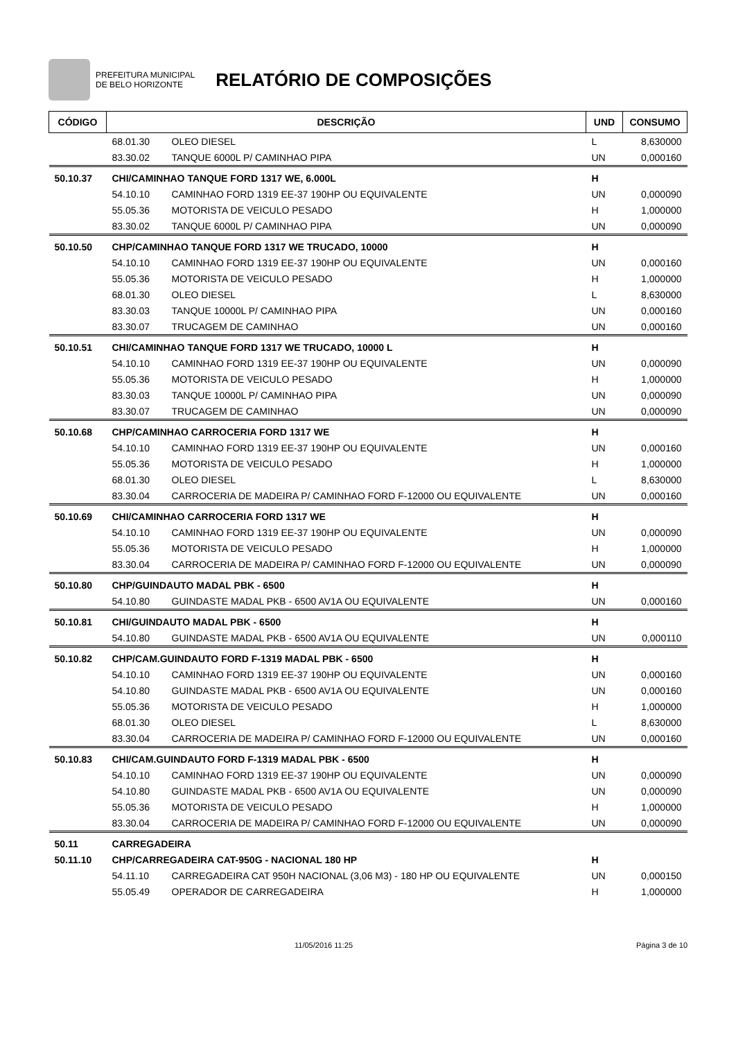PREFEITURA MUNICIPAL
DE BELO HORIZONTE
RELATÓRIO DE COMPOSIÇÕES
| CÓDIGO | DESCRIÇÃO | | UND | CONSUMO |
| --- | --- | --- | --- | --- |
| | 68.01.30 | OLEO DIESEL | L | 8,630000 |
| | 83.30.02 | TANQUE 6000L P/ CAMINHAO PIPA | UN | 0,000160 |
| 50.10.37 | CHI/CAMINHAO TANQUE FORD 1317 WE, 6.000L | | H | |
| | 54.10.10 | CAMINHAO FORD 1319 EE-37 190HP OU EQUIVALENTE | UN | 0,000090 |
| | 55.05.36 | MOTORISTA DE VEICULO PESADO | H | 1,000000 |
| | 83.30.02 | TANQUE 6000L P/ CAMINHAO PIPA | UN | 0,000090 |
| 50.10.50 | CHP/CAMINHAO TANQUE FORD 1317 WE TRUCADO, 10000 | | H | |
| | 54.10.10 | CAMINHAO FORD 1319 EE-37 190HP OU EQUIVALENTE | UN | 0,000160 |
| | 55.05.36 | MOTORISTA DE VEICULO PESADO | H | 1,000000 |
| | 68.01.30 | OLEO DIESEL | L | 8,630000 |
| | 83.30.03 | TANQUE 10000L P/ CAMINHAO PIPA | UN | 0,000160 |
| | 83.30.07 | TRUCAGEM DE CAMINHAO | UN | 0,000160 |
| 50.10.51 | CHI/CAMINHAO TANQUE FORD 1317 WE TRUCADO, 10000 L | | H | |
| | 54.10.10 | CAMINHAO FORD 1319 EE-37 190HP OU EQUIVALENTE | UN | 0,000090 |
| | 55.05.36 | MOTORISTA DE VEICULO PESADO | H | 1,000000 |
| | 83.30.03 | TANQUE 10000L P/ CAMINHAO PIPA | UN | 0,000090 |
| | 83.30.07 | TRUCAGEM DE CAMINHAO | UN | 0,000090 |
| 50.10.68 | CHP/CAMINHAO CARROCERIA FORD 1317 WE | | H | |
| | 54.10.10 | CAMINHAO FORD 1319 EE-37 190HP OU EQUIVALENTE | UN | 0,000160 |
| | 55.05.36 | MOTORISTA DE VEICULO PESADO | H | 1,000000 |
| | 68.01.30 | OLEO DIESEL | L | 8,630000 |
| | 83.30.04 | CARROCERIA DE MADEIRA P/ CAMINHAO FORD F-12000 OU EQUIVALENTE | UN | 0,000160 |
| 50.10.69 | CHI/CAMINHAO CARROCERIA FORD 1317 WE | | H | |
| | 54.10.10 | CAMINHAO FORD 1319 EE-37 190HP OU EQUIVALENTE | UN | 0,000090 |
| | 55.05.36 | MOTORISTA DE VEICULO PESADO | H | 1,000000 |
| | 83.30.04 | CARROCERIA DE MADEIRA P/ CAMINHAO FORD F-12000 OU EQUIVALENTE | UN | 0,000090 |
| 50.10.80 | CHP/GUINDAUTO MADAL PBK - 6500 | | H | |
| | 54.10.80 | GUINDASTE MADAL PKB - 6500 AV1A OU EQUIVALENTE | UN | 0,000160 |
| 50.10.81 | CHI/GUINDAUTO MADAL PBK - 6500 | | H | |
| | 54.10.80 | GUINDASTE MADAL PKB - 6500 AV1A OU EQUIVALENTE | UN | 0,000110 |
| 50.10.82 | CHP/CAM.GUINDAUTO FORD F-1319 MADAL PBK - 6500 | | H | |
| | 54.10.10 | CAMINHAO FORD 1319 EE-37 190HP OU EQUIVALENTE | UN | 0,000160 |
| | 54.10.80 | GUINDASTE MADAL PKB - 6500 AV1A OU EQUIVALENTE | UN | 0,000160 |
| | 55.05.36 | MOTORISTA DE VEICULO PESADO | H | 1,000000 |
| | 68.01.30 | OLEO DIESEL | L | 8,630000 |
| | 83.30.04 | CARROCERIA DE MADEIRA P/ CAMINHAO FORD F-12000 OU EQUIVALENTE | UN | 0,000160 |
| 50.10.83 | CHI/CAM.GUINDAUTO FORD F-1319 MADAL PBK - 6500 | | H | |
| | 54.10.10 | CAMINHAO FORD 1319 EE-37 190HP OU EQUIVALENTE | UN | 0,000090 |
| | 54.10.80 | GUINDASTE MADAL PKB - 6500 AV1A OU EQUIVALENTE | UN | 0,000090 |
| | 55.05.36 | MOTORISTA DE VEICULO PESADO | H | 1,000000 |
| | 83.30.04 | CARROCERIA DE MADEIRA P/ CAMINHAO FORD F-12000 OU EQUIVALENTE | UN | 0,000090 |
| 50.11 | CARREGADEIRA | | | |
| 50.11.10 | CHP/CARREGADEIRA CAT-950G - NACIONAL 180 HP | | H | |
| | 54.11.10 | CARREGADEIRA CAT 950H NACIONAL (3,06 M3) - 180 HP OU EQUIVALENTE | UN | 0,000150 |
| | 55.05.49 | OPERADOR DE CARREGADEIRA | H | 1,000000 |
11/05/2016 11:25 Página 3 de 10